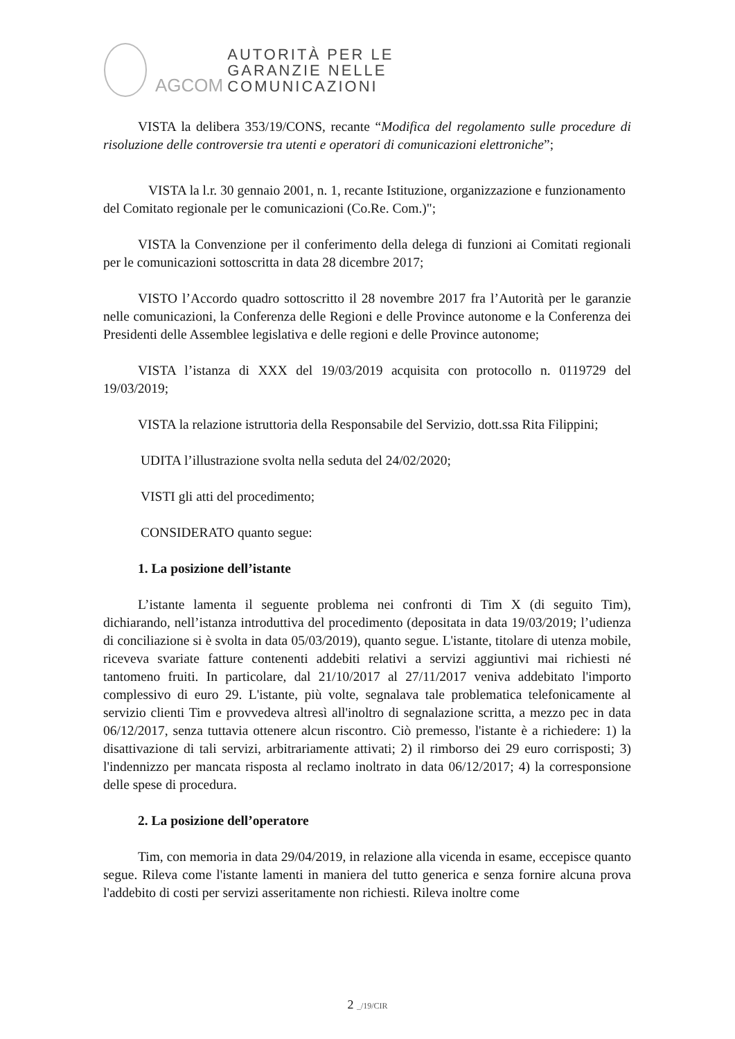AGCOM
AUTORITÀ PER LE
GARANZIE NELLE
COMUNICAZIONI
VISTA la delibera 353/19/CONS, recante “Modifica del regolamento sulle procedure di risoluzione delle controversie tra utenti e operatori di comunicazioni elettroniche”;
VISTA la l.r. 30 gennaio 2001, n. 1, recante Istituzione, organizzazione e funzionamento del Comitato regionale per le comunicazioni (Co.Re. Com.)";
VISTA la Convenzione per il conferimento della delega di funzioni ai Comitati regionali per le comunicazioni sottoscritta in data 28 dicembre 2017;
VISTO l’Accordo quadro sottoscritto il 28 novembre 2017 fra l’Autorità per le garanzie nelle comunicazioni, la Conferenza delle Regioni e delle Province autonome e la Conferenza dei Presidenti delle Assemblee legislativa e delle regioni e delle Province autonome;
VISTA l’istanza di XXX del 19/03/2019 acquisita con protocollo n. 0119729 del 19/03/2019;
VISTA la relazione istruttoria della Responsabile del Servizio, dott.ssa Rita Filippini;
UDITA l’illustrazione svolta nella seduta del 24/02/2020;
VISTI gli atti del procedimento;
CONSIDERATO quanto segue:
1. La posizione dell’istante
L’istante lamenta il seguente problema nei confronti di Tim X (di seguito Tim), dichiarando, nell’istanza introduttiva del procedimento (depositata in data 19/03/2019; l’udienza di conciliazione si è svolta in data 05/03/2019), quanto segue. L'istante, titolare di utenza mobile, riceveva svariate fatture contenenti addebiti relativi a servizi aggiuntivi mai richiesti né tantomeno fruiti. In particolare, dal 21/10/2017 al 27/11/2017 veniva addebitato l'importo complessivo di euro 29. L'istante, più volte, segnalava tale problematica telefonicamente al servizio clienti Tim e provvedeva altresì all'inoltro di segnalazione scritta, a mezzo pec in data 06/12/2017, senza tuttavia ottenere alcun riscontro. Ciò premesso, l'istante è a richiedere: 1) la disattivazione di tali servizi, arbitrariamente attivati; 2) il rimborso dei 29 euro corrisposti; 3) l'indennizzo per mancata risposta al reclamo inoltrato in data 06/12/2017; 4) la corresponsione delle spese di procedura.
2. La posizione dell’operatore
Tim, con memoria in data 29/04/2019, in relazione alla vicenda in esame, eccepisce quanto segue. Rileva come l'istante lamenti in maniera del tutto generica e senza fornire alcuna prova l'addebito di costi per servizi asseritamente non richiesti. Rileva inoltre come
2 _/19/CIR